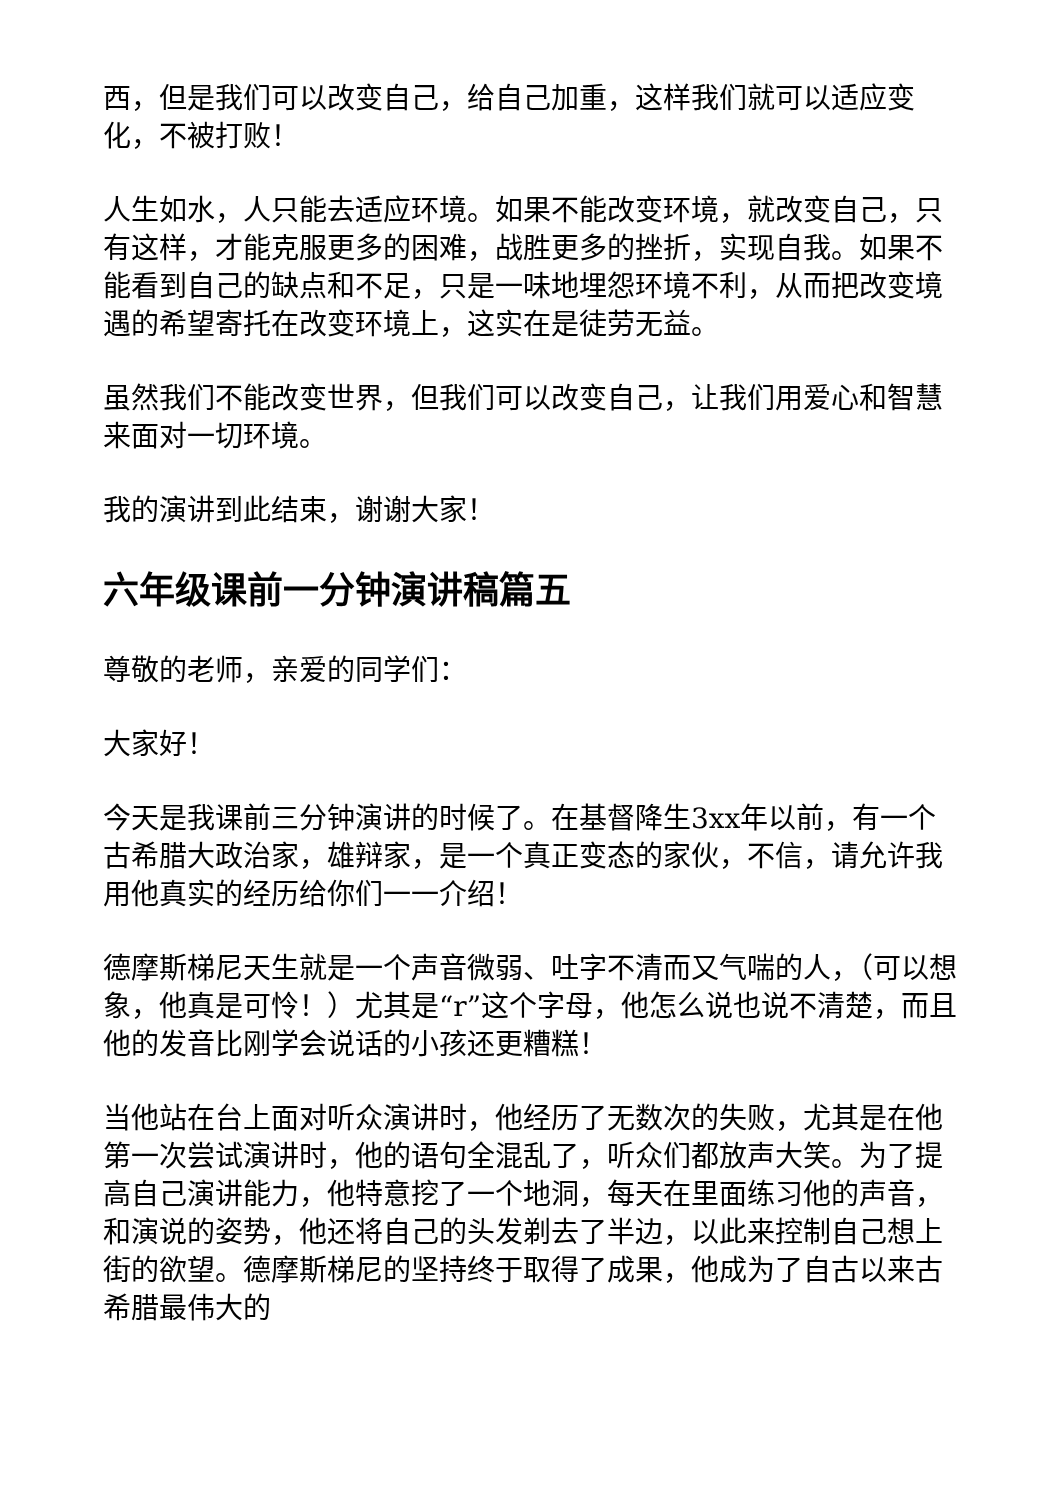西，但是我们可以改变自己，给自己加重，这样我们就可以适应变化，不被打败！
人生如水，人只能去适应环境。如果不能改变环境，就改变自己，只有这样，才能克服更多的困难，战胜更多的挫折，实现自我。如果不能看到自己的缺点和不足，只是一味地埋怨环境不利，从而把改变境遇的希望寄托在改变环境上，这实在是徒劳无益。
虽然我们不能改变世界，但我们可以改变自己，让我们用爱心和智慧来面对一切环境。
我的演讲到此结束，谢谢大家！
六年级课前一分钟演讲稿篇五
尊敬的老师，亲爱的同学们：
大家好！
今天是我课前三分钟演讲的时候了。在基督降生3xx年以前，有一个古希腊大政治家，雄辩家，是一个真正变态的家伙，不信，请允许我用他真实的经历给你们一一介绍！
德摩斯梯尼天生就是一个声音微弱、吐字不清而又气喘的人，（可以想象，他真是可怜！）尤其是“r”这个字母，他怎么说也说不清楚，而且他的发音比刚学会说话的小孩还更糟糕！
当他站在台上面对听众演讲时，他经历了无数次的失败，尤其是在他第一次尝试演讲时，他的语句全混乱了，听众们都放声大笑。为了提高自己演讲能力，他特意挖了一个地洞，每天在里面练习他的声音，和演说的姿势，他还将自己的头发剃去了半边，以此来控制自己想上街的欲望。德摩斯梯尼的坚持终于取得了成果，他成为了自古以来古希腊最伟大的